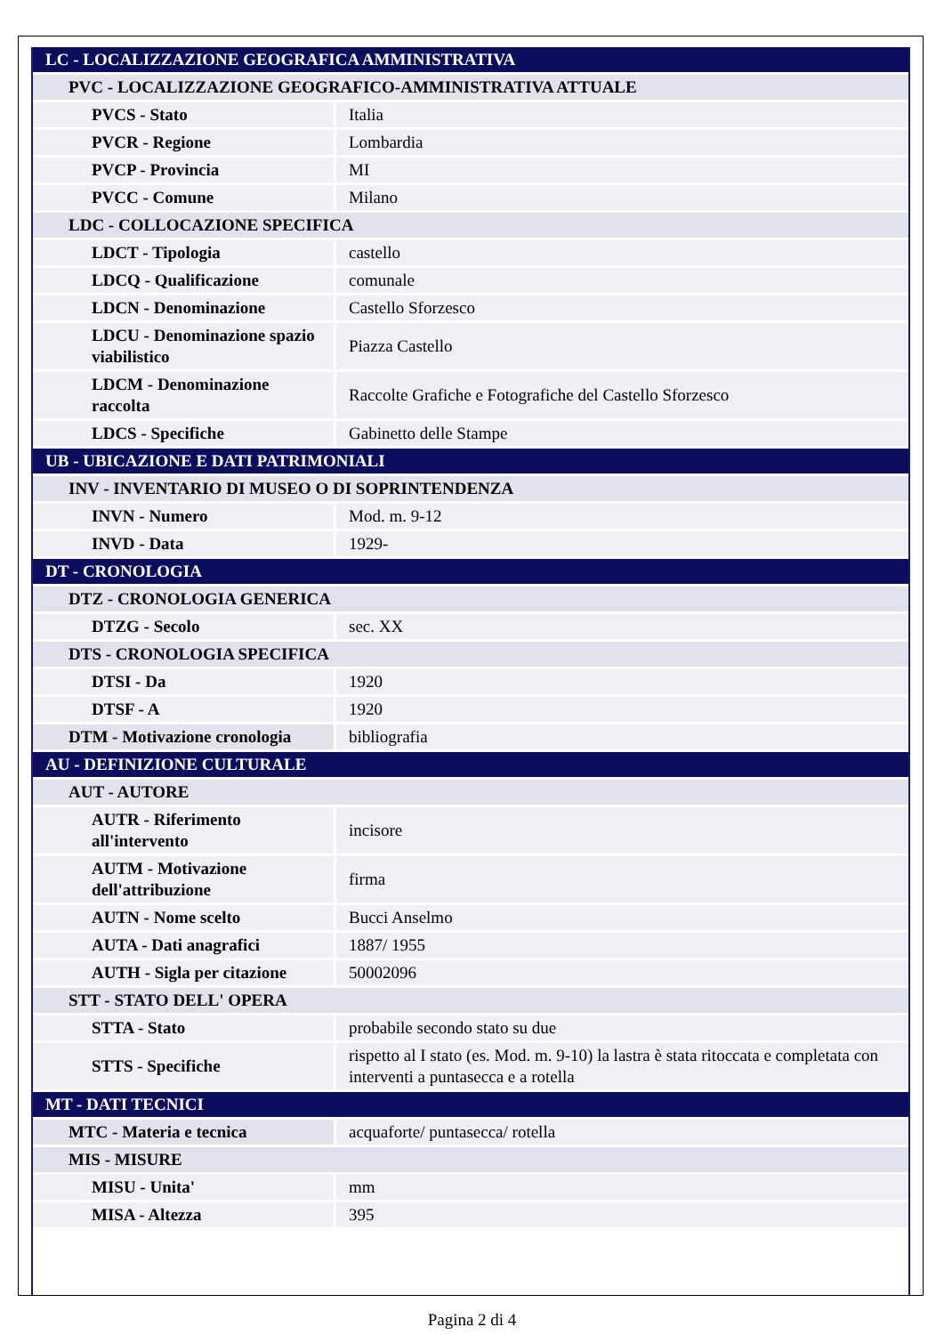| LC - LOCALIZZAZIONE GEOGRAFICA AMMINISTRATIVA | |
| PVC - LOCALIZZAZIONE GEOGRAFICO-AMMINISTRATIVA ATTUALE | |
| PVCS - Stato | Italia |
| PVCR - Regione | Lombardia |
| PVCP - Provincia | MI |
| PVCC - Comune | Milano |
| LDC - COLLOCAZIONE SPECIFICA | |
| LDCT - Tipologia | castello |
| LDCQ - Qualificazione | comunale |
| LDCN - Denominazione | Castello Sforzesco |
| LDCU - Denominazione spazio viabilistico | Piazza Castello |
| LDCM - Denominazione raccolta | Raccolte Grafiche e Fotografiche del Castello Sforzesco |
| LDCS - Specifiche | Gabinetto delle Stampe |
| UB - UBICAZIONE E DATI PATRIMONIALI | |
| INV - INVENTARIO DI MUSEO O DI SOPRINTENDENZA | |
| INVN - Numero | Mod. m. 9-12 |
| INVD - Data | 1929- |
| DT - CRONOLOGIA | |
| DTZ - CRONOLOGIA GENERICA | |
| DTZG - Secolo | sec. XX |
| DTS - CRONOLOGIA SPECIFICA | |
| DTSI - Da | 1920 |
| DTSF - A | 1920 |
| DTM - Motivazione cronologia | bibliografia |
| AU - DEFINIZIONE CULTURALE | |
| AUT - AUTORE | |
| AUTR - Riferimento all'intervento | incisore |
| AUTM - Motivazione dell'attribuzione | firma |
| AUTN - Nome scelto | Bucci Anselmo |
| AUTA - Dati anagrafici | 1887/ 1955 |
| AUTH - Sigla per citazione | 50002096 |
| STT - STATO DELL' OPERA | |
| STTA - Stato | probabile secondo stato su due |
| STTS - Specifiche | rispetto al I stato (es. Mod. m. 9-10) la lastra è stata ritoccata e completata con interventi a puntasecca e a rotella |
| MT - DATI TECNICI | |
| MTC - Materia e tecnica | acquaforte/ puntasecca/ rotella |
| MIS - MISURE | |
| MISU - Unita' | mm |
| MISA - Altezza | 395 |
Pagina 2 di 4